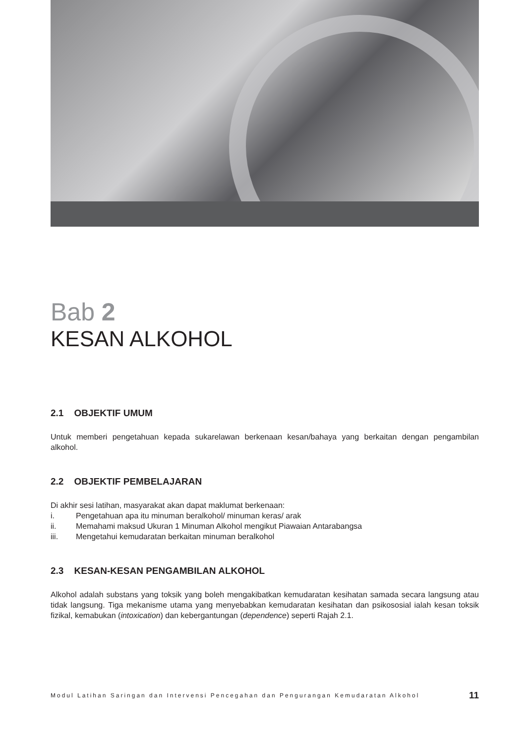Bab 2
KESAN ALKOHOL
2.1 OBJEKTIF UMUM
Untuk memberi pengetahuan kepada sukarelawan berkenaan kesan/bahaya yang berkaitan dengan pengambilan alkohol.
2.2 OBJEKTIF PEMBELAJARAN
Di akhir sesi latihan, masyarakat akan dapat maklumat berkenaan:
i. Pengetahuan apa itu minuman beralkohol/ minuman keras/ arak
ii. Memahami maksud Ukuran 1 Minuman Alkohol mengikut Piawaian Antarabangsa
iii. Mengetahui kemudaratan berkaitan minuman beralkohol
2.3 KESAN-KESAN PENGAMBILAN ALKOHOL
Alkohol adalah substans yang toksik yang boleh mengakibatkan kemudaratan kesihatan samada secara langsung atau tidak langsung. Tiga mekanisme utama yang menyebabkan kemudaratan kesihatan dan psikososial ialah kesan toksik fizikal, kemabukan (intoxication) dan kebergantungan (dependence) seperti Rajah 2.1.
Modul Latihan Saringan dan Intervensi Pencegahan dan Pengurangan Kemudaratan Alkohol 11